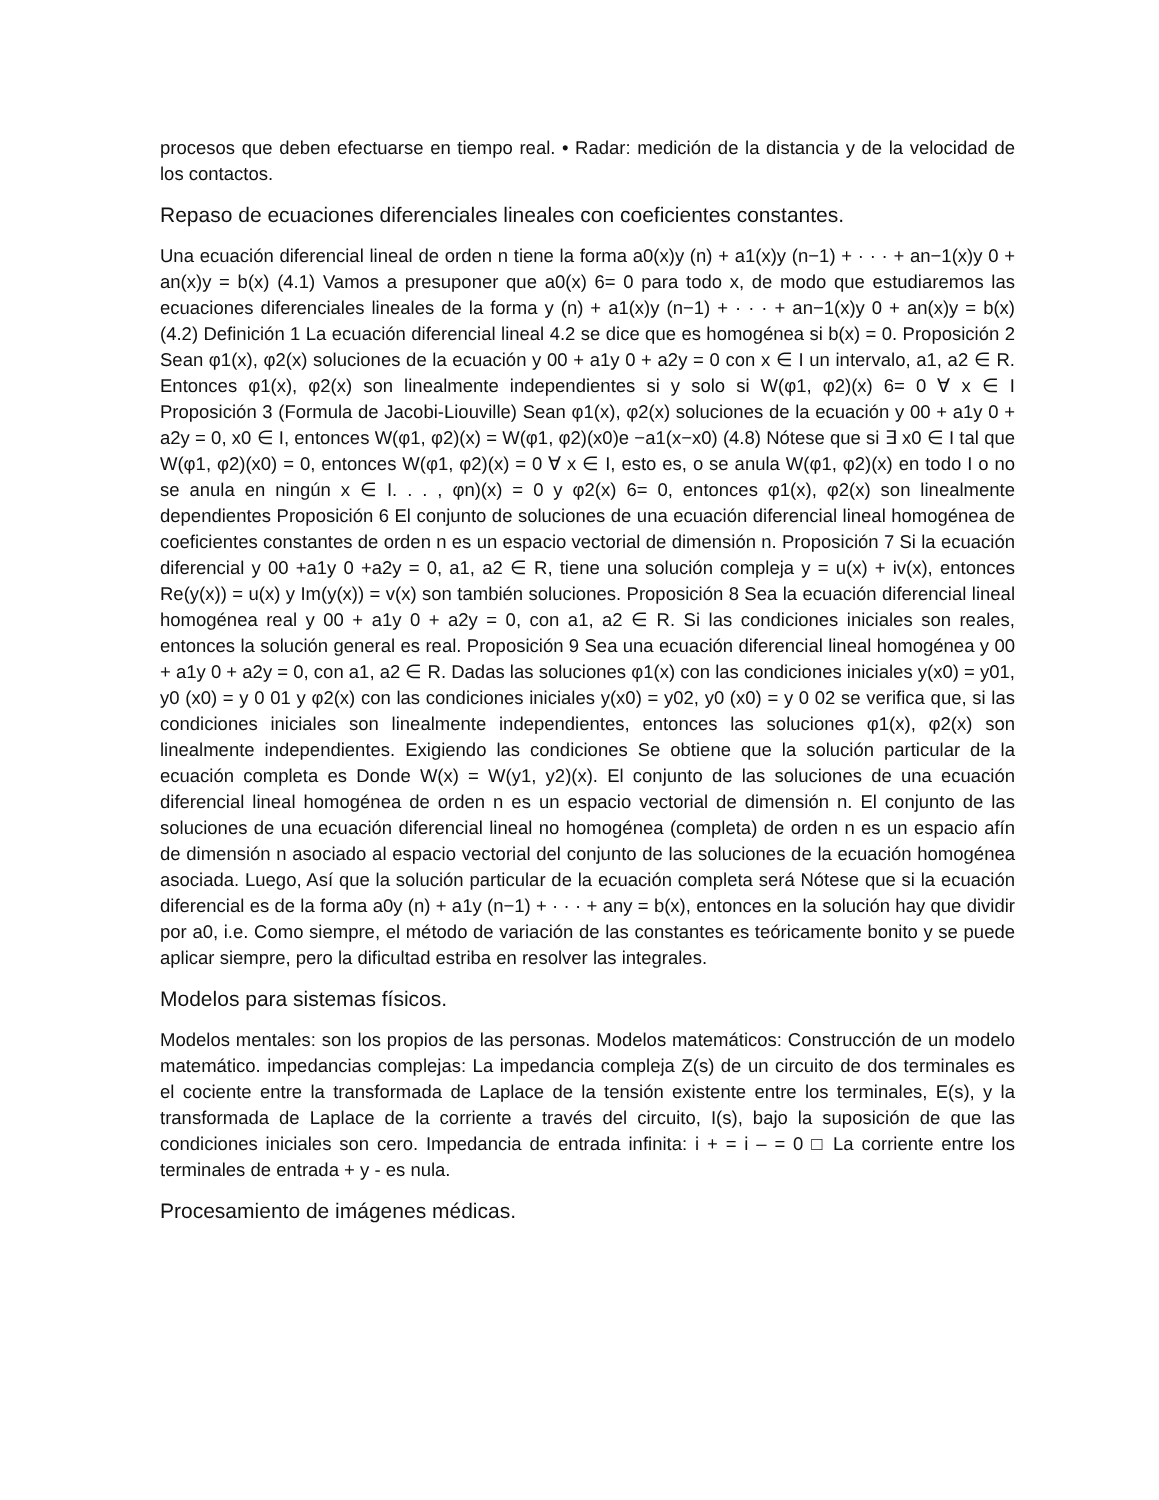procesos que deben efectuarse en tiempo real. • Radar: medición de la distancia y de la velocidad de los contactos.
Repaso de ecuaciones diferenciales lineales con coeficientes constantes.
Una ecuación diferencial lineal de orden n tiene la forma a0(x)y (n) + a1(x)y (n−1) + · · · + an−1(x)y 0 + an(x)y = b(x) (4.1) Vamos a presuponer que a0(x) 6= 0 para todo x, de modo que estudiaremos las ecuaciones diferenciales lineales de la forma y (n) + a1(x)y (n−1) + · · · + an−1(x)y 0 + an(x)y = b(x) (4.2) Definición 1 La ecuación diferencial lineal 4.2 se dice que es homogénea si b(x) = 0. Proposición 2 Sean φ1(x), φ2(x) soluciones de la ecuación y 00 + a1y 0 + a2y = 0 con x ∈ I un intervalo, a1, a2 ∈ R. Entonces φ1(x), φ2(x) son linealmente independientes si y solo si W(φ1, φ2)(x) 6= 0 ∀ x ∈ I Proposición 3 (Formula de Jacobi-Liouville) Sean φ1(x), φ2(x) soluciones de la ecuación y 00 + a1y 0 + a2y = 0, x0 ∈ I, entonces W(φ1, φ2)(x) = W(φ1, φ2)(x0)e −a1(x−x0) (4.8) Nótese que si ∃ x0 ∈ I tal que W(φ1, φ2)(x0) = 0, entonces W(φ1, φ2)(x) = 0 ∀ x ∈ I, esto es, o se anula W(φ1, φ2)(x) en todo I o no se anula en ningún x ∈ I. . . , φn)(x) = 0 y φ2(x) 6= 0, entonces φ1(x), φ2(x) son linealmente dependientes Proposición 6 El conjunto de soluciones de una ecuación diferencial lineal homogénea de coeficientes constantes de orden n es un espacio vectorial de dimensión n. Proposición 7 Si la ecuación diferencial y 00 +a1y 0 +a2y = 0, a1, a2 ∈ R, tiene una solución compleja y = u(x) + iv(x), entonces Re(y(x)) = u(x) y Im(y(x)) = v(x) son también soluciones. Proposición 8 Sea la ecuación diferencial lineal homogénea real y 00 + a1y 0 + a2y = 0, con a1, a2 ∈ R. Si las condiciones iniciales son reales, entonces la solución general es real. Proposición 9 Sea una ecuación diferencial lineal homogénea y 00 + a1y 0 + a2y = 0, con a1, a2 ∈ R. Dadas las soluciones φ1(x) con las condiciones iniciales y(x0) = y01, y0 (x0) = y 0 01 y φ2(x) con las condiciones iniciales y(x0) = y02, y0 (x0) = y 0 02 se verifica que, si las condiciones iniciales son linealmente independientes, entonces las soluciones φ1(x), φ2(x) son linealmente independientes. Exigiendo las condiciones Se obtiene que la solución particular de la ecuación completa es Donde W(x) = W(y1, y2)(x). El conjunto de las soluciones de una ecuación diferencial lineal homogénea de orden n es un espacio vectorial de dimensión n. El conjunto de las soluciones de una ecuación diferencial lineal no homogénea (completa) de orden n es un espacio afín de dimensión n asociado al espacio vectorial del conjunto de las soluciones de la ecuación homogénea asociada. Luego, Así que la solución particular de la ecuación completa será Nótese que si la ecuación diferencial es de la forma a0y (n) + a1y (n−1) + · · · + any = b(x), entonces en la solución hay que dividir por a0, i.e. Como siempre, el método de variación de las constantes es teóricamente bonito y se puede aplicar siempre, pero la dificultad estriba en resolver las integrales.
Modelos para sistemas físicos.
Modelos mentales: son los propios de las personas. Modelos matemáticos: Construcción de un modelo matemático. impedancias complejas: La impedancia compleja Z(s) de un circuito de dos terminales es el cociente entre la transformada de Laplace de la tensión existente entre los terminales, E(s), y la transformada de Laplace de la corriente a través del circuito, I(s), bajo la suposición de que las condiciones iniciales son cero. Impedancia de entrada infinita: i + = i – = 0 □ La corriente entre los terminales de entrada + y - es nula.
Procesamiento de imágenes médicas.